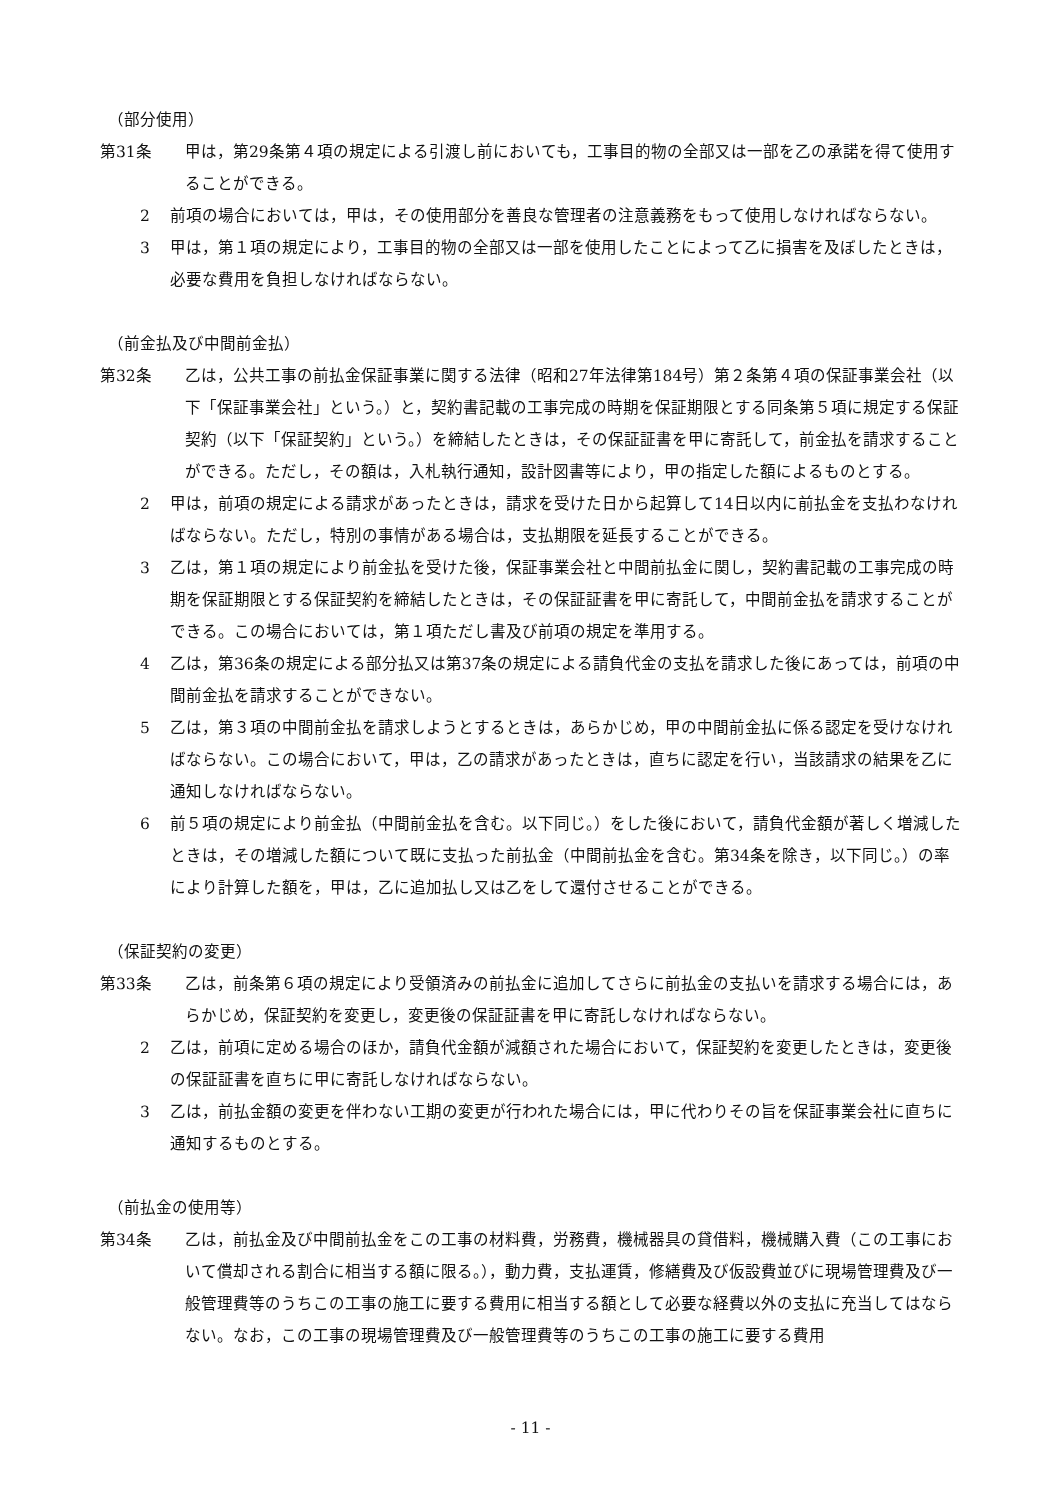（部分使用）
第31条 甲は，第29条第４項の規定による引渡し前においても，工事目的物の全部又は一部を乙の承諾を得て使用することができる。
2 前項の場合においては，甲は，その使用部分を善良な管理者の注意義務をもって使用しなければならない。
3 甲は，第１項の規定により，工事目的物の全部又は一部を使用したことによって乙に損害を及ぼしたときは，必要な費用を負担しなければならない。
（前金払及び中間前金払）
第32条 乙は，公共工事の前払金保証事業に関する法律（昭和27年法律第184号）第２条第４項の保証事業会社（以下「保証事業会社」という。）と，契約書記載の工事完成の時期を保証期限とする同条第５項に規定する保証契約（以下「保証契約」という。）を締結したときは，その保証証書を甲に寄託して，前金払を請求することができる。ただし，その額は，入札執行通知，設計図書等により，甲の指定した額によるものとする。
2 甲は，前項の規定による請求があったときは，請求を受けた日から起算して14日以内に前払金を支払わなければならない。ただし，特別の事情がある場合は，支払期限を延長することができる。
3 乙は，第１項の規定により前金払を受けた後，保証事業会社と中間前払金に関し，契約書記載の工事完成の時期を保証期限とする保証契約を締結したときは，その保証証書を甲に寄託して，中間前金払を請求することができる。この場合においては，第１項ただし書及び前項の規定を準用する。
4 乙は，第36条の規定による部分払又は第37条の規定による請負代金の支払を請求した後にあっては，前項の中間前金払を請求することができない。
5 乙は，第３項の中間前金払を請求しようとするときは，あらかじめ，甲の中間前金払に係る認定を受けなければならない。この場合において，甲は，乙の請求があったときは，直ちに認定を行い，当該請求の結果を乙に通知しなければならない。
6 前５項の規定により前金払（中間前金払を含む。以下同じ。）をした後において，請負代金額が著しく増減したときは，その増減した額について既に支払った前払金（中間前払金を含む。第34条を除き，以下同じ。）の率により計算した額を，甲は，乙に追加払し又は乙をして還付させることができる。
（保証契約の変更）
第33条 乙は，前条第６項の規定により受領済みの前払金に追加してさらに前払金の支払いを請求する場合には，あらかじめ，保証契約を変更し，変更後の保証証書を甲に寄託しなければならない。
2 乙は，前項に定める場合のほか，請負代金額が減額された場合において，保証契約を変更したときは，変更後の保証証書を直ちに甲に寄託しなければならない。
3 乙は，前払金額の変更を伴わない工期の変更が行われた場合には，甲に代わりその旨を保証事業会社に直ちに通知するものとする。
（前払金の使用等）
第34条 乙は，前払金及び中間前払金をこの工事の材料費，労務費，機械器具の貸借料，機械購入費（この工事において償却される割合に相当する額に限る。），動力費，支払運賃，修繕費及び仮設費並びに現場管理費及び一般管理費等のうちこの工事の施工に要する費用に相当する額として必要な経費以外の支払に充当してはならない。なお，この工事の現場管理費及び一般管理費等のうちこの工事の施工に要する費用
- 11 -